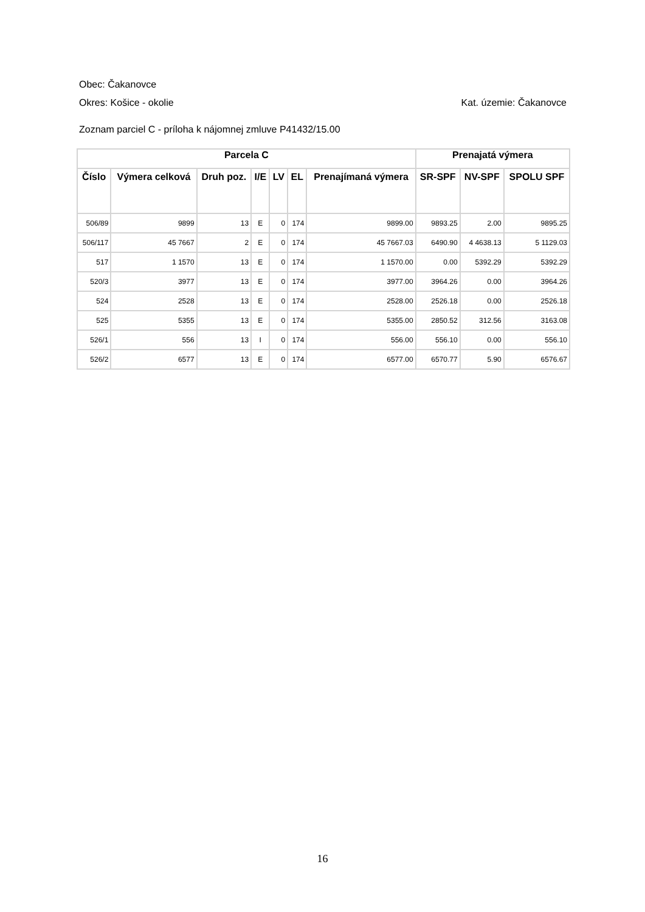Obec: Čakanovce
Okres: Košice - okolie Kat. územie: Čakanovce
Zoznam parciel C - príloha k nájomnej zmluve P41432/15.00
| Parcela C | | | | | | | Prenajatá výmera | | |
| --- | --- | --- | --- | --- | --- | --- | --- | --- | --- |
| Číslo | Výmera celková | Druh poz. | I/E | LV | EL | Prenajímaná výmera | SR-SPF | NV-SPF | SPOLU SPF |
| 506/89 | 9899 | 13 | E | 0 | 174 | 9899.00 | 9893.25 | 2.00 | 9895.25 |
| 506/117 | 45 7667 | 2 | E | 0 | 174 | 45 7667.03 | 6490.90 | 4 4638.13 | 5 1129.03 |
| 517 | 1 1570 | 13 | E | 0 | 174 | 1 1570.00 | 0.00 | 5392.29 | 5392.29 |
| 520/3 | 3977 | 13 | E | 0 | 174 | 3977.00 | 3964.26 | 0.00 | 3964.26 |
| 524 | 2528 | 13 | E | 0 | 174 | 2528.00 | 2526.18 | 0.00 | 2526.18 |
| 525 | 5355 | 13 | E | 0 | 174 | 5355.00 | 2850.52 | 312.56 | 3163.08 |
| 526/1 | 556 | 13 | I | 0 | 174 | 556.00 | 556.10 | 0.00 | 556.10 |
| 526/2 | 6577 | 13 | E | 0 | 174 | 6577.00 | 6570.77 | 5.90 | 6576.67 |
16